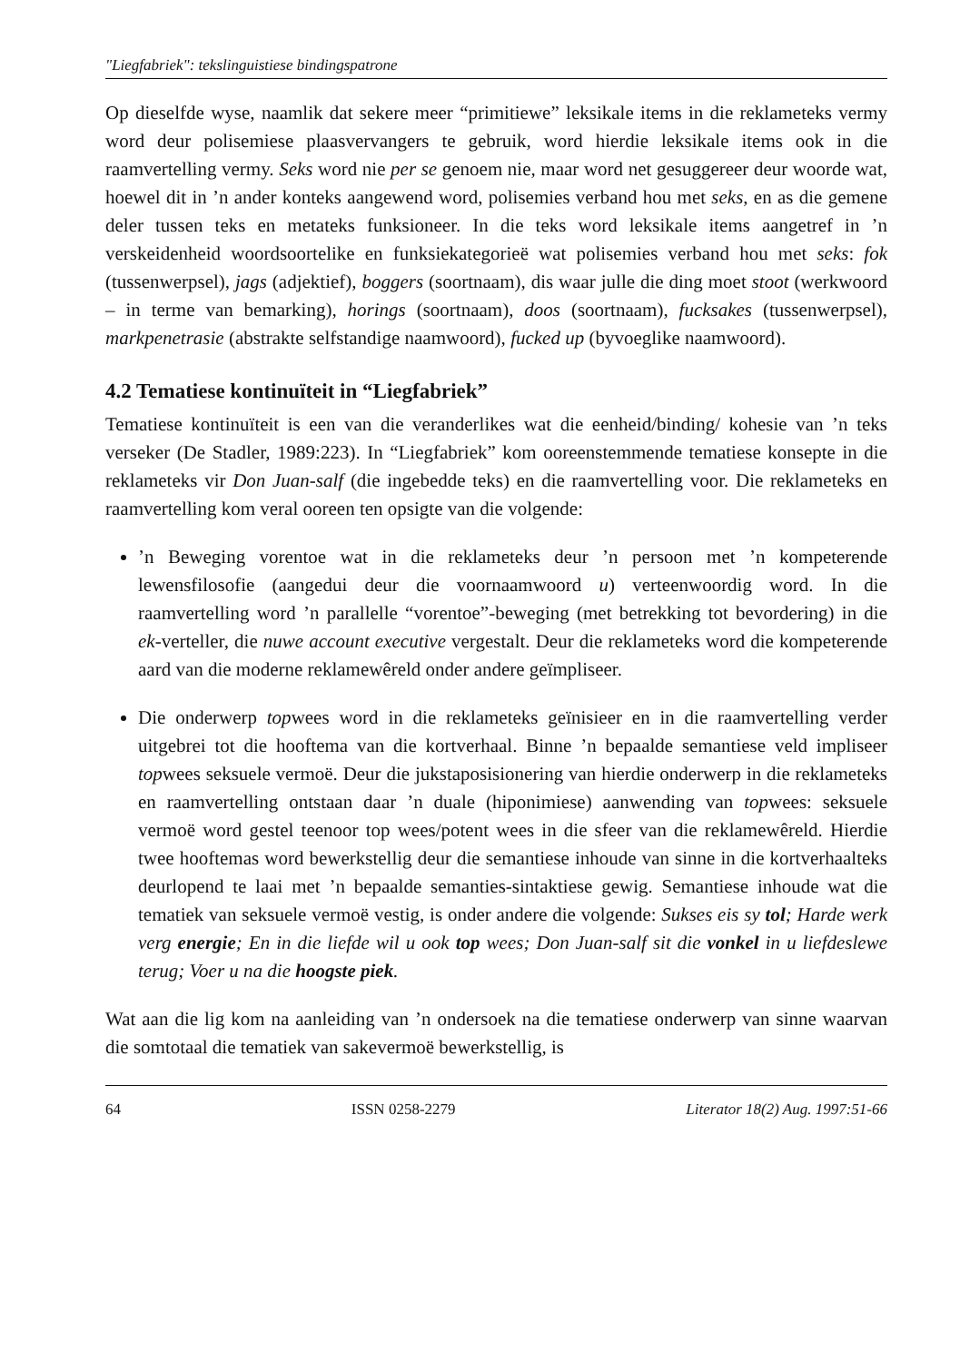"Liegfabriek": tekslinguistiese bindingspatrone
Op dieselfde wyse, naamlik dat sekere meer “primitiewe” leksikale items in die reklameteks vermy word deur polisemiese plaasvervangers te gebruik, word hierdie leksikale items ook in die raamvertelling vermy. Seks word nie per se genoem nie, maar word net gesuggereer deur woorde wat, hoewel dit in ’n ander konteks aangewend word, polisemies verband hou met seks, en as die gemene deler tussen teks en metateks funksioneer. In die teks word leksikale items aangetref in ’n verskeidenheid woordsoortelike en funksiekategorieë wat polisemies verband hou met seks: fok (tussenwerpsel), jags (adjektief), boggers (soortnaam), dis waar julle die ding moet stoot (werkwoord – in terme van bemarking), horings (soortnaam), doos (soortnaam), fucksakes (tussenwerpsel), markpenetrasie (abstrakte selfstandige naamwoord), fucked up (byvoeglike naamwoord).
4.2 Tematiese kontinuïteit in “Liegfabriek”
Tematiese kontinuïteit is een van die veranderlikes wat die eenheid/binding/ kohesie van ’n teks verseker (De Stadler, 1989:223). In “Liegfabriek” kom ooreenstemmende tematiese konsepte in die reklameteks vir Don Juan-salf (die ingebedde teks) en die raamvertelling voor. Die reklameteks en raamvertelling kom veral ooreen ten opsigte van die volgende:
’n Beweging vorentoe wat in die reklameteks deur ’n persoon met ’n kompeterende lewensfilosofie (aangedui deur die voornaamwoord u) verteenwoordig word. In die raamvertelling word ’n parallelle “vorentoe”-beweging (met betrekking tot bevordering) in die ek-verteller, die nuwe account executive vergestalt. Deur die reklameteks word die kompeterende aard van die moderne reklamewêreld onder andere geïmpliseer.
Die onderwerp topwees word in die reklameteks geïnisieer en in die raamvertelling verder uitgebrei tot die hooftema van die kortverhaal. Binne ’n bepaalde semantiese veld impliseer topwees seksuele vermoë. Deur die jukstaposisionering van hierdie onderwerp in die reklameteks en raamvertelling ontstaan daar ’n duale (hiponimiese) aanwending van topwees: seksuele vermoë word gestel teenoor top wees/potent wees in die sfeer van die reklamewêreld. Hierdie twee hooftemas word bewerkstellig deur die semantiese inhoude van sinne in die kortverhaalteks deurlopend te laai met ’n bepaalde semanties-sintaktiese gewig. Semantiese inhoude wat die tematiek van seksuele vermoë vestig, is onder andere die volgende: Sukses eis sy tol; Harde werk verg energie; En in die liefde wil u ook top wees; Don Juan-salf sit die vonkel in u liefdeslewe terug; Voer u na die hoogste piek.
Wat aan die lig kom na aanleiding van ’n ondersoek na die tematiese onderwerp van sinne waarvan die somtotaal die tematiek van sakevermoë bewerkstellig, is
64 ISSN 0258-2279 Literator 18(2) Aug. 1997:51-66